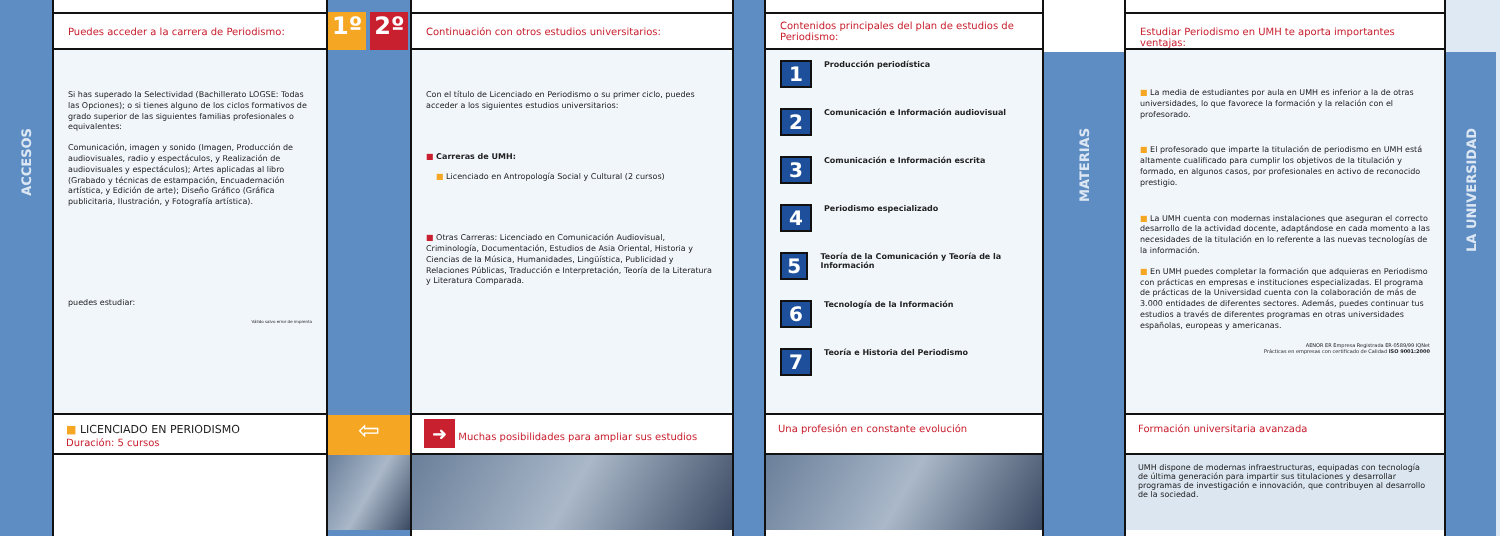ACCESOS
Puedes acceder a la carrera de Periodismo:
Si has superado la Selectividad (Bachillerato LOGSE: Todas las Opciones); o si tienes alguno de los ciclos formativos de grado superior de las siguientes familias profesionales o equivalentes:
Comunicación, imagen y sonido (Imagen, Producción de audiovisuales, radio y espectáculos, y Realización de audiovisuales y espectáculos); Artes aplicadas al libro (Grabado y técnicas de estampación, Encuadernación artística, y Edición de arte); Diseño Gráfico (Gráfica publicitaria, Ilustración, y Fotografía artística).
puedes estudiar:
Válido salvo error de imprenta
■ LICENCIADO EN PERIODISMO
Duración: 5 cursos
1º 2º
⇦
Continuación con otros estudios universitarios:
Con el título de Licenciado en Periodismo o su primer ciclo, puedes acceder a los siguientes estudios universitarios:
■ Carreras de UMH:
■ Licenciado en Antropología Social y Cultural (2 cursos)
■ Otras Carreras: Licenciado en Comunicación Audiovisual, Criminología, Documentación, Estudios de Asia Oriental, Historia y Ciencias de la Música, Humanidades, Lingüística, Publicidad y Relaciones Públicas, Traducción e Interpretación, Teoría de la Literatura y Literatura Comparada.
➜ Muchas posibilidades para ampliar sus estudios
Contenidos principales del plan de estudios de Periodismo:
1 Producción periodística
2 Comunicación e Información audiovisual
3 Comunicación e Información escrita
4 Periodismo especializado
5 Teoría de la Comunicación y Teoría de la Información
6 Tecnología de la Información
7 Teoría e Historia del Periodismo
Una profesión en constante evolución
MATERIAS
Estudiar Periodismo en UMH te aporta importantes ventajas:
■ La media de estudiantes por aula en UMH es inferior a la de otras universidades, lo que favorece la formación y la relación con el profesorado.
■ El profesorado que imparte la titulación de periodismo en UMH está altamente cualificado para cumplir los objetivos de la titulación y formado, en algunos casos, por profesionales en activo de reconocido prestigio.
■ La UMH cuenta con modernas instalaciones que aseguran el correcto desarrollo de la actividad docente, adaptándose en cada momento a las necesidades de la titulación en lo referente a las nuevas tecnologías de la información.
■ En UMH puedes completar la formación que adquieras en Periodismo con prácticas en empresas e instituciones especializadas. El programa de prácticas de la Universidad cuenta con la colaboración de más de 3.000 entidades de diferentes sectores. Además, puedes continuar tus estudios a través de diferentes programas en otras universidades españolas, europeas y americanas.
AENOR ER Empresa Registrada ER-0589/99 IQNet
Prácticas en empresas con certificado de Calidad ISO 9001:2000
Formación universitaria avanzada
UMH dispone de modernas infraestructuras, equipadas con tecnología de última generación para impartir sus titulaciones y desarrollar programas de investigación e innovación, que contribuyen al desarrollo de la sociedad.
LA UNIVERSIDAD